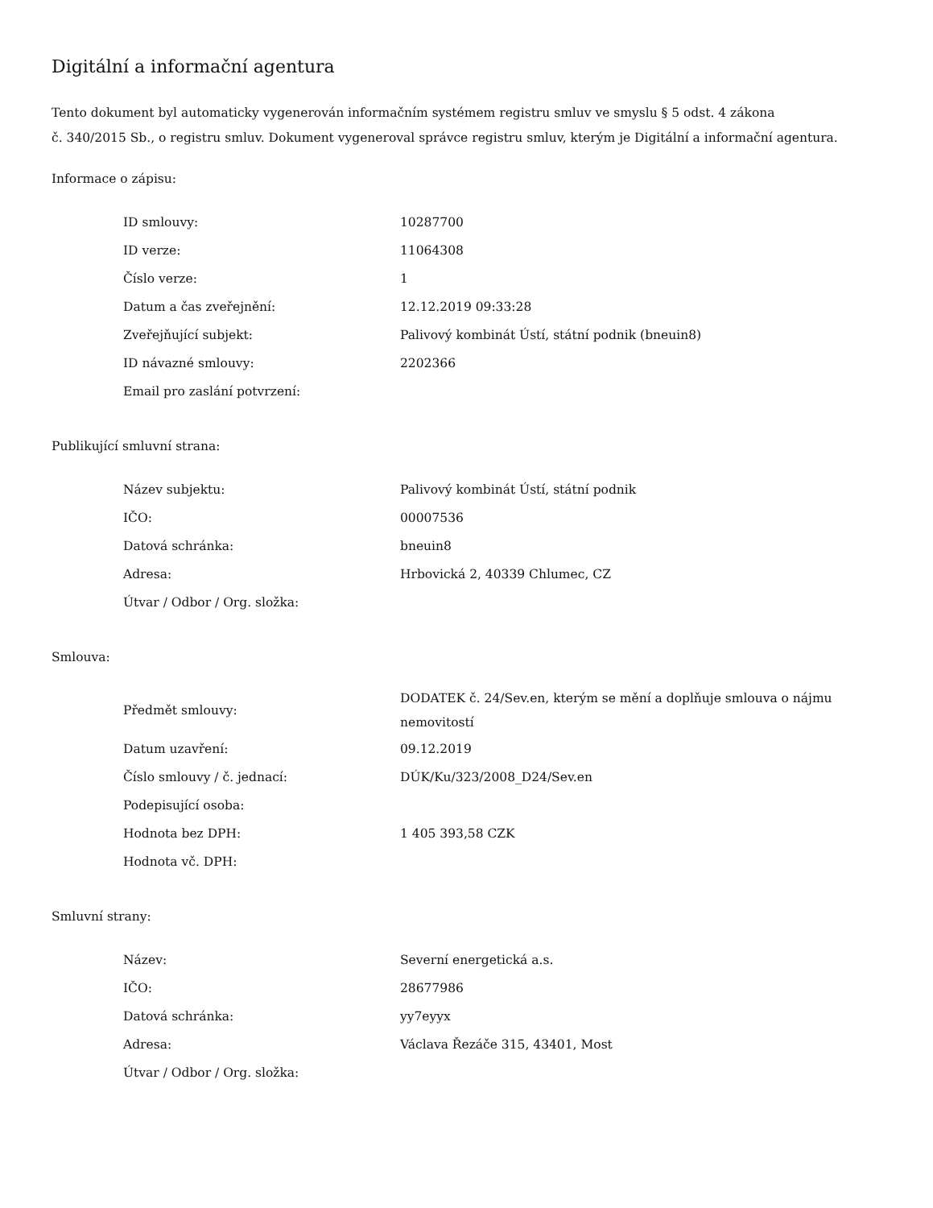Digitální a informační agentura
Tento dokument byl automaticky vygenerován informačním systémem registru smluv ve smyslu § 5 odst. 4 zákona
č. 340/2015 Sb., o registru smluv. Dokument vygeneroval správce registru smluv, kterým je Digitální a informační agentura.
Informace o zápisu:
| ID smlouvy: | 10287700 |
| ID verze: | 11064308 |
| Číslo verze: | 1 |
| Datum a čas zveřejnění: | 12.12.2019 09:33:28 |
| Zveřejňující subjekt: | Palivový kombinát Ústí, státní podnik (bneuin8) |
| ID návazné smlouvy: | 2202366 |
| Email pro zaslání potvrzení: | |
Publikující smluvní strana:
| Název subjektu: | Palivový kombinát Ústí, státní podnik |
| IČO: | 00007536 |
| Datová schránka: | bneuin8 |
| Adresa: | Hrbovická 2, 40339 Chlumec, CZ |
| Útvar / Odbor / Org. složka: | |
Smlouva:
| Předmět smlouvy: | DODATEK č. 24/Sev.en, kterým se mění a doplňuje smlouva o nájmu nemovitostí |
| Datum uzavření: | 09.12.2019 |
| Číslo smlouvy / č. jednací: | DÚK/Ku/323/2008_D24/Sev.en |
| Podepisující osoba: | |
| Hodnota bez DPH: | 1 405 393,58 CZK |
| Hodnota vč. DPH: | |
Smluvní strany:
| Název: | Severní energetická a.s. |
| IČO: | 28677986 |
| Datová schránka: | yy7eyyx |
| Adresa: | Václava Řezáče 315, 43401, Most |
| Útvar / Odbor / Org. složka: | |